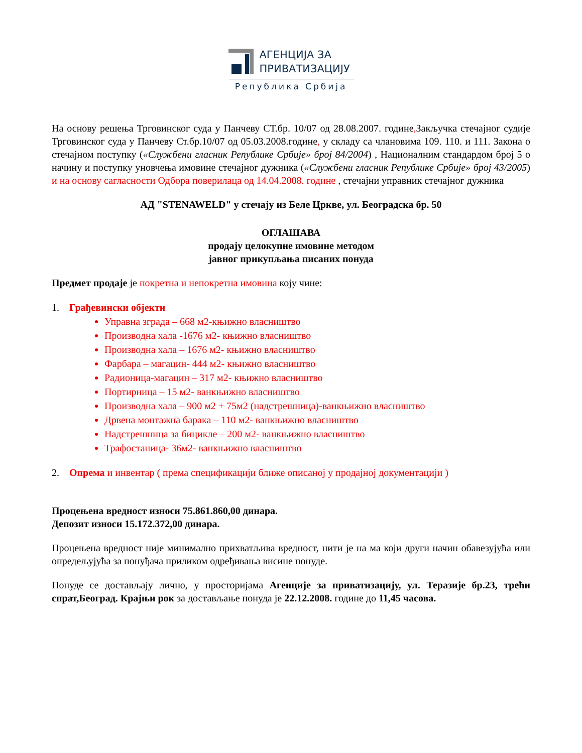АГЕНЦИЈА ЗА
ПРИВАТИЗАЦИЈУ
Република Србија
На основу решења Трговинског суда у Панчеву СТ.бр. 10/07 од 28.08.2007. године, Закључка стечајног судије Трговинског суда у Панчеву Ст.бр.10/07 од 05.03.2008.године, у складу са члановима 109. 110. и 111. Закона о стечајном поступку («Службени гласник Републике Србије» број 84/2004) , Националним стандардом број 5 о начину и поступку уновчења имовине стечајног дужника («Службени гласник Републике Србије» број 43/2005) и на основу сагласности Одбора поверилаца од 14.04.2008. године , стечајни управник стечајног дужника
АД "STENAWELD" у стечају из Беле Цркве, ул. Београдска бр. 50
ОГЛАШАВА
продају целокупне имовине методом
јавног прикупљања писаних понуда
Предмет продаје је покретна и непокретна имовина коју чине:
1. Грађевински објекти
Управна зграда – 668 м2-књижно власништво
Производна хала -1676 м2- књижно власништво
Производна хала – 1676 м2- књижно власништво
Фарбара – магацин- 444 м2- књижно власништво
Радионица-магацин – 317 м2- књижно власништво
Портирница – 15 м2- ванкњижно власништво
Производна хала – 900 м2 + 75м2 (надстрешница)-ванкњижно власништво
Дрвена монтажна барака – 110 м2- ванкњижно власништво
Надстрешница за бицикле – 200 м2- ванкњижно власништво
Трафостаница- 36м2- ванкњижно власништво
2. Опрема и инвентар ( према спецификацији ближе описаној у продајној документацији )
Процењена вредност износи 75.861.860,00 динара.
Депозит износи 15.172.372,00 динара.
Процењена вредност није минимално прихватљива вредност, нити је на ма који други начин обавезујућа или опредељујућа за понуђача приликом одређивања висине понуде.
Понуде се достављају лично, у просторијама Агенције за приватизацију, ул. Теразије бр.23, трећи спрат,Београд. Крајњи рок за достављање понуда је 22.12.2008. године до 11,45 часова.